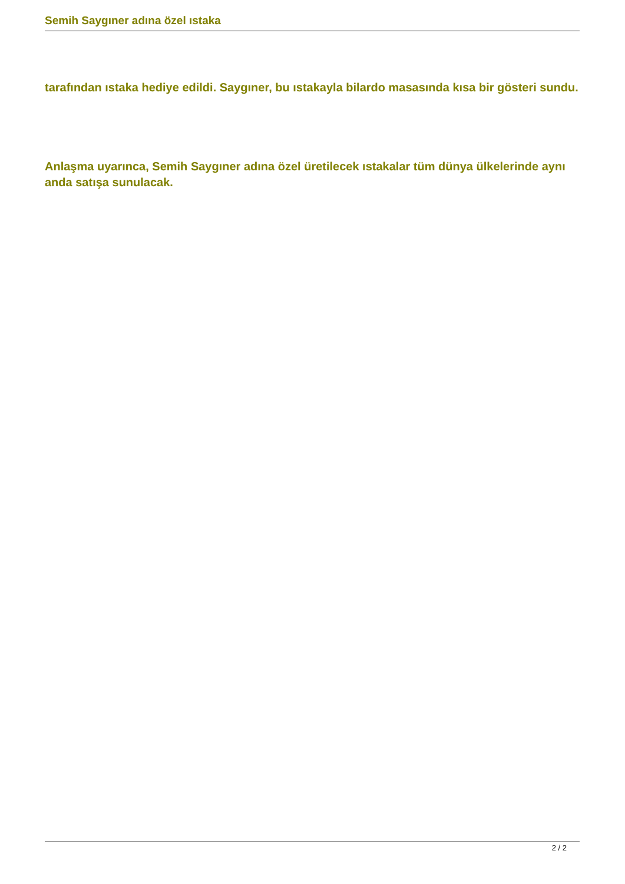Semih Saygıner adına özel ıstaka
tarafından ıstaka hediye edildi. Saygıner, bu ıstakayla bilardo masasında kısa bir gösteri sundu.
Anlaşma uyarınca, Semih Saygıner adına özel üretilecek ıstakalar tüm dünya ülkelerinde aynı anda satışa sunulacak.
2 / 2